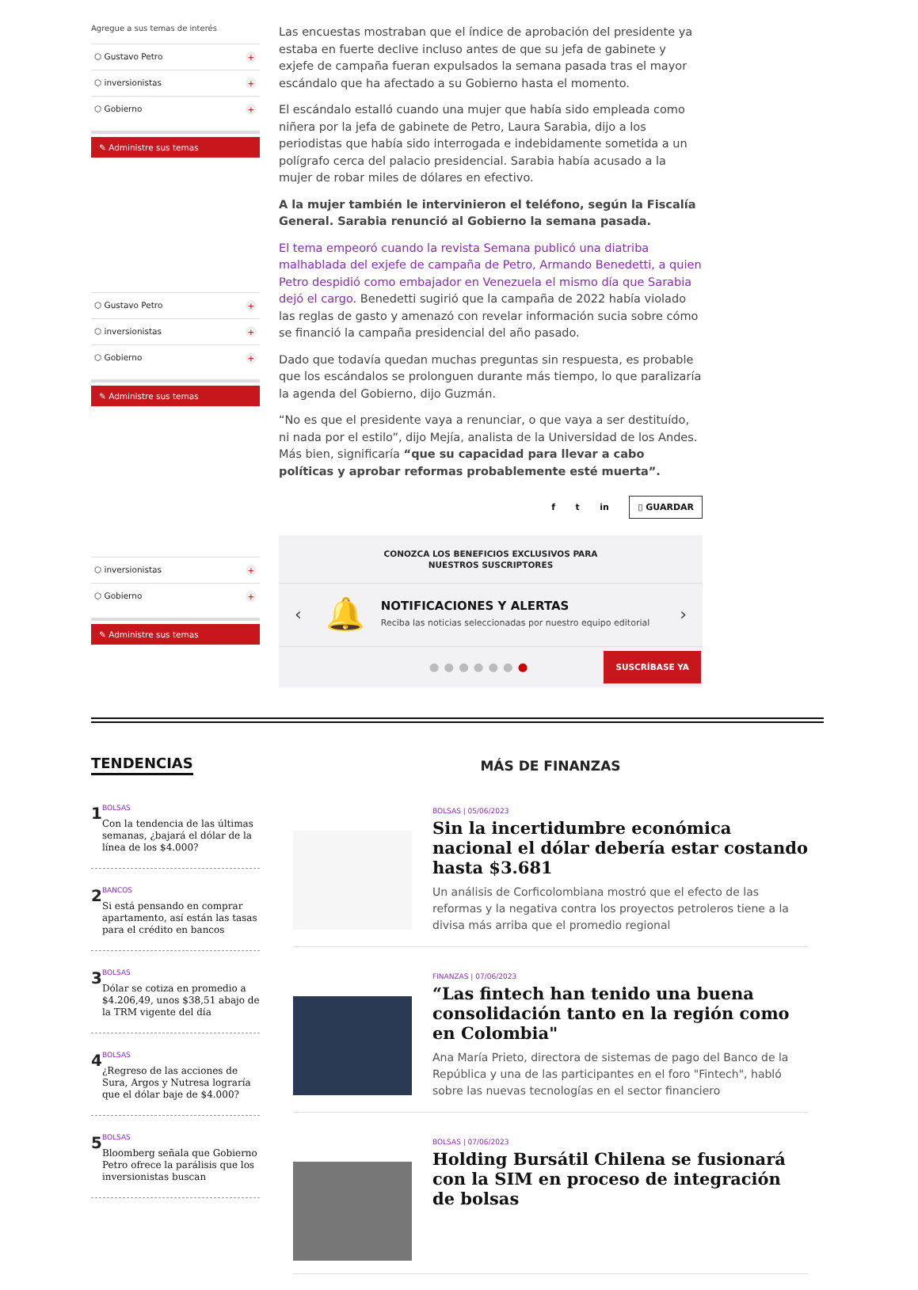Agregue a sus temas de interés
⬡ Gustavo Petro +
⬡ inversionistas +
⬡ Gobierno +
✎ Administre sus temas
⬡ Gustavo Petro +
⬡ inversionistas +
⬡ Gobierno +
✎ Administre sus temas
⬡ inversionistas +
⬡ Gobierno +
✎ Administre sus temas
Las encuestas mostraban que el índice de aprobación del presidente ya estaba en fuerte declive incluso antes de que su jefa de gabinete y exjefe de campaña fueran expulsados la semana pasada tras el mayor escándalo que ha afectado a su Gobierno hasta el momento.
El escándalo estalló cuando una mujer que había sido empleada como niñera por la jefa de gabinete de Petro, Laura Sarabia, dijo a los periodistas que había sido interrogada e indebidamente sometida a un polígrafo cerca del palacio presidencial. Sarabia había acusado a la mujer de robar miles de dólares en efectivo.
A la mujer también le intervinieron el teléfono, según la Fiscalía General. Sarabia renunció al Gobierno la semana pasada.
El tema empeoró cuando la revista Semana publicó una diatriba malhablada del exjefe de campaña de Petro, Armando Benedetti, a quien Petro despidió como embajador en Venezuela el mismo día que Sarabia dejó el cargo. Benedetti sugirió que la campaña de 2022 había violado las reglas de gasto y amenazó con revelar información sucia sobre cómo se financió la campaña presidencial del año pasado.
Dado que todavía quedan muchas preguntas sin respuesta, es probable que los escándalos se prolonguen durante más tiempo, lo que paralizaría la agenda del Gobierno, dijo Guzmán.
“No es que el presidente vaya a renunciar, o que vaya a ser destituído, ni nada por el estilo”, dijo Mejía, analista de la Universidad de los Andes. Más bien, significaría “que su capacidad para llevar a cabo políticas y aprobar reformas probablemente esté muerta”.
f t in ▯ GUARDAR
CONOZCA LOS BENEFICIOS EXCLUSIVOS PARA
NUESTROS SUSCRIPTORES
‹ 🔔
NOTIFICACIONES Y ALERTAS
Reciba las noticias seleccionadas por nuestro equipo editorial
›
●●●●●●● SUSCRÍBASE YA
TENDENCIAS
1
BOLSAS
Con la tendencia de las últimas semanas, ¿bajará el dólar de la línea de los $4.000?
2
BANCOS
Si está pensando en comprar apartamento, así están las tasas para el crédito en bancos
3
BOLSAS
Dólar se cotiza en promedio a $4.206,49, unos $38,51 abajo de la TRM vigente del día
4
BOLSAS
¿Regreso de las acciones de Sura, Argos y Nutresa lograría que el dólar baje de $4.000?
5
BOLSAS
Bloomberg señala que Gobierno Petro ofrece la parálisis que los inversionistas buscan
MÁS DE FINANZAS
BOLSAS | 05/06/2023
Sin la incertidumbre económica nacional el dólar debería estar costando hasta $3.681
Un análisis de Corficolombiana mostró que el efecto de las reformas y la negativa contra los proyectos petroleros tiene a la divisa más arriba que el promedio regional
FINANZAS | 07/06/2023
“Las fintech han tenido una buena consolidación tanto en la región como en Colombia"
Ana María Prieto, directora de sistemas de pago del Banco de la República y una de las participantes en el foro "Fintech", habló sobre las nuevas tecnologías en el sector financiero
BOLSAS | 07/06/2023
Holding Bursátil Chilena se fusionará con la SIM en proceso de integración de bolsas